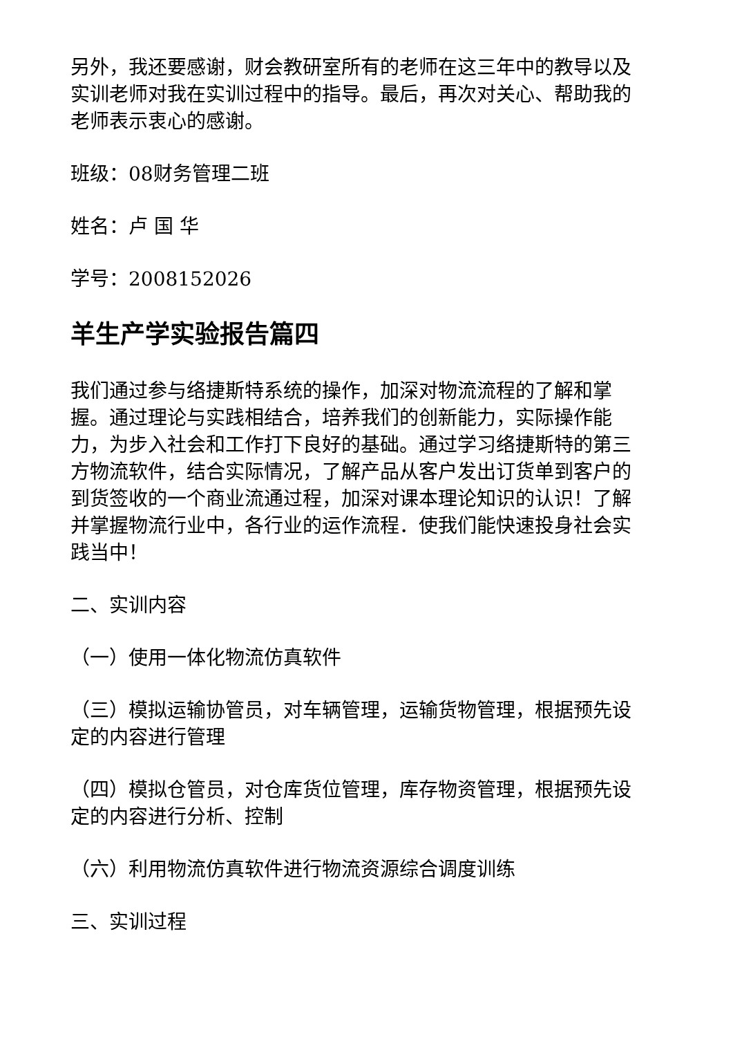另外，我还要感谢，财会教研室所有的老师在这三年中的教导以及实训老师对我在实训过程中的指导。最后，再次对关心、帮助我的老师表示衷心的感谢。
班级：08财务管理二班
姓名：卢 国 华
学号：2008152026
羊生产学实验报告篇四
我们通过参与络捷斯特系统的操作，加深对物流流程的了解和掌握。通过理论与实践相结合，培养我们的创新能力，实际操作能力，为步入社会和工作打下良好的基础。通过学习络捷斯特的第三方物流软件，结合实际情况，了解产品从客户发出订货单到客户的到货签收的一个商业流通过程，加深对课本理论知识的认识！了解并掌握物流行业中，各行业的运作流程．使我们能快速投身社会实践当中！
二、实训内容
（一）使用一体化物流仿真软件
（三）模拟运输协管员，对车辆管理，运输货物管理，根据预先设定的内容进行管理
（四）模拟仓管员，对仓库货位管理，库存物资管理，根据预先设定的内容进行分析、控制
（六）利用物流仿真软件进行物流资源综合调度训练
三、实训过程